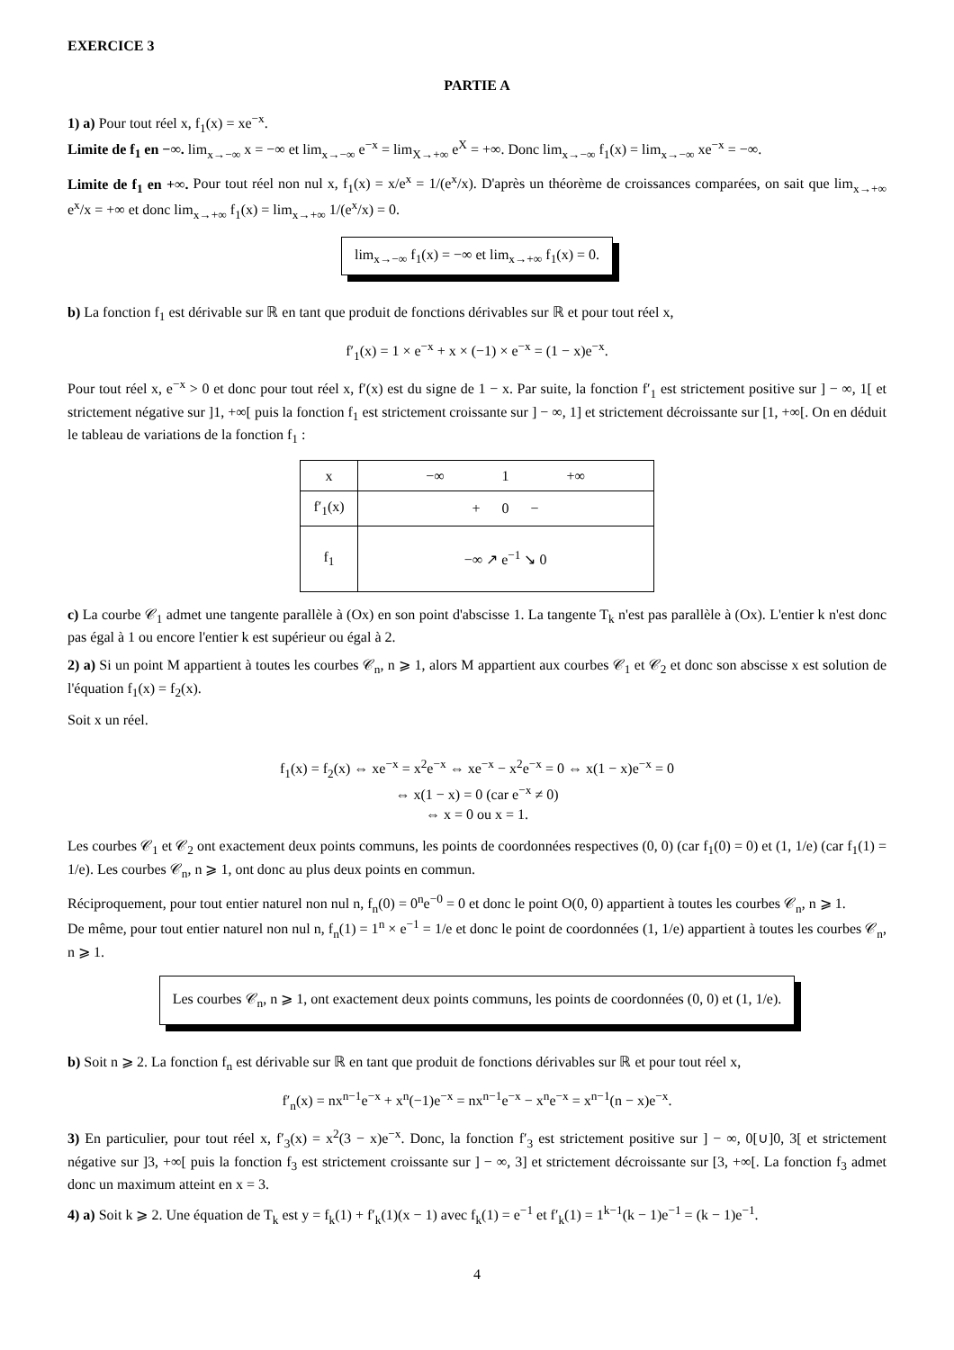EXERCICE 3
PARTIE A
1) a) Pour tout réel x, f<sub>1</sub>(x) = xe<sup>−x</sup>.
Limite de f<sub>1</sub> en −∞. lim<sub>x→−∞</sub> x = −∞ et lim<sub>x→−∞</sub> e<sup>−x</sup> = lim<sub>X→+∞</sub> e<sup>X</sup> = +∞. Donc lim<sub>x→−∞</sub> f<sub>1</sub>(x) = lim<sub>x→−∞</sub> xe<sup>−x</sup> = −∞.
Limite de f<sub>1</sub> en +∞. Pour tout réel non nul x, f<sub>1</sub>(x) = x/e<sup>x</sup> = 1/(e<sup>x</sup>/x). D'après un théorème de croissances comparées, on sait que lim<sub>x→+∞</sub> e<sup>x</sup>/x = +∞ et donc lim<sub>x→+∞</sub> f<sub>1</sub>(x) = lim<sub>x→+∞</sub> 1/(e<sup>x</sup>/x) = 0.
lim<sub>x→−∞</sub> f<sub>1</sub>(x) = −∞ et lim<sub>x→+∞</sub> f<sub>1</sub>(x) = 0.
b) La fonction f<sub>1</sub> est dérivable sur ℝ en tant que produit de fonctions dérivables sur ℝ et pour tout réel x,
f′<sub>1</sub>(x) = 1 × e<sup>−x</sup> + x × (−1) × e<sup>−x</sup> = (1 − x)e<sup>−x</sup>.
Pour tout réel x, e<sup>−x</sup> > 0 et donc pour tout réel x, f′(x) est du signe de 1 − x. Par suite, la fonction f′<sub>1</sub> est strictement positive sur ] − ∞, 1[ et strictement négative sur ]1, +∞[ puis la fonction f<sub>1</sub> est strictement croissante sur ] − ∞, 1] et strictement décroissante sur [1, +∞[. On en déduit le tableau de variations de la fonction f<sub>1</sub> :
| x | −∞ 1 +∞ |
| f′<sub>1</sub>(x) | + 0 − |
| f<sub>1</sub> | −∞ ↗ e<sup>−1</sup> ↘ 0 |
c) La courbe 𝒞<sub>1</sub> admet une tangente parallèle à (Ox) en son point d'abscisse 1. La tangente T<sub>k</sub> n'est pas parallèle à (Ox). L'entier k n'est donc pas égal à 1 ou encore l'entier k est supérieur ou égal à 2.
2) a) Si un point M appartient à toutes les courbes 𝒞<sub>n</sub>, n ⩾ 1, alors M appartient aux courbes 𝒞<sub>1</sub> et 𝒞<sub>2</sub> et donc son abscisse x est solution de l'équation f<sub>1</sub>(x) = f<sub>2</sub>(x).
Soit x un réel.
f<sub>1</sub>(x) = f<sub>2</sub>(x) ⇔ xe<sup>−x</sup> = x<sup>2</sup>e<sup>−x</sup> ⇔ xe<sup>−x</sup> − x<sup>2</sup>e<sup>−x</sup> = 0 ⇔ x(1 − x)e<sup>−x</sup> = 0
⇔ x(1 − x) = 0 (car e<sup>−x</sup> ≠ 0)
⇔ x = 0 ou x = 1.
Les courbes 𝒞<sub>1</sub> et 𝒞<sub>2</sub> ont exactement deux points communs, les points de coordonnées respectives (0, 0) (car f<sub>1</sub>(0) = 0) et (1, 1/e) (car f<sub>1</sub>(1) = 1/e). Les courbes 𝒞<sub>n</sub>, n ⩾ 1, ont donc au plus deux points en commun.
Réciproquement, pour tout entier naturel non nul n, f<sub>n</sub>(0) = 0<sup>n</sup>e<sup>−0</sup> = 0 et donc le point O(0, 0) appartient à toutes les courbes 𝒞<sub>n</sub>, n ⩾ 1.
De même, pour tout entier naturel non nul n, f<sub>n</sub>(1) = 1<sup>n</sup> × e<sup>−1</sup> = 1/e et donc le point de coordonnées (1, 1/e) appartient à toutes les courbes 𝒞<sub>n</sub>, n ⩾ 1.
Les courbes 𝒞<sub>n</sub>, n ⩾ 1, ont exactement deux points communs, les points de coordonnées (0, 0) et (1, 1/e).
b) Soit n ⩾ 2. La fonction f<sub>n</sub> est dérivable sur ℝ en tant que produit de fonctions dérivables sur ℝ et pour tout réel x,
f′<sub>n</sub>(x) = nx<sup>n−1</sup>e<sup>−x</sup> + x<sup>n</sup>(−1)e<sup>−x</sup> = nx<sup>n−1</sup>e<sup>−x</sup> − x<sup>n</sup>e<sup>−x</sup> = x<sup>n−1</sup>(n − x)e<sup>−x</sup>.
3) En particulier, pour tout réel x, f′<sub>3</sub>(x) = x<sup>2</sup>(3 − x)e<sup>−x</sup>. Donc, la fonction f′<sub>3</sub> est strictement positive sur ] − ∞, 0[∪]0, 3[ et strictement négative sur ]3, +∞[ puis la fonction f<sub>3</sub> est strictement croissante sur ] − ∞, 3] et strictement décroissante sur [3, +∞[. La fonction f<sub>3</sub> admet donc un maximum atteint en x = 3.
4) a) Soit k ⩾ 2. Une équation de T<sub>k</sub> est y = f<sub>k</sub>(1) + f′<sub>k</sub>(1)(x − 1) avec f<sub>k</sub>(1) = e<sup>−1</sup> et f′<sub>k</sub>(1) = 1<sup>k−1</sup>(k − 1)e<sup>−1</sup> = (k − 1)e<sup>−1</sup>.
4